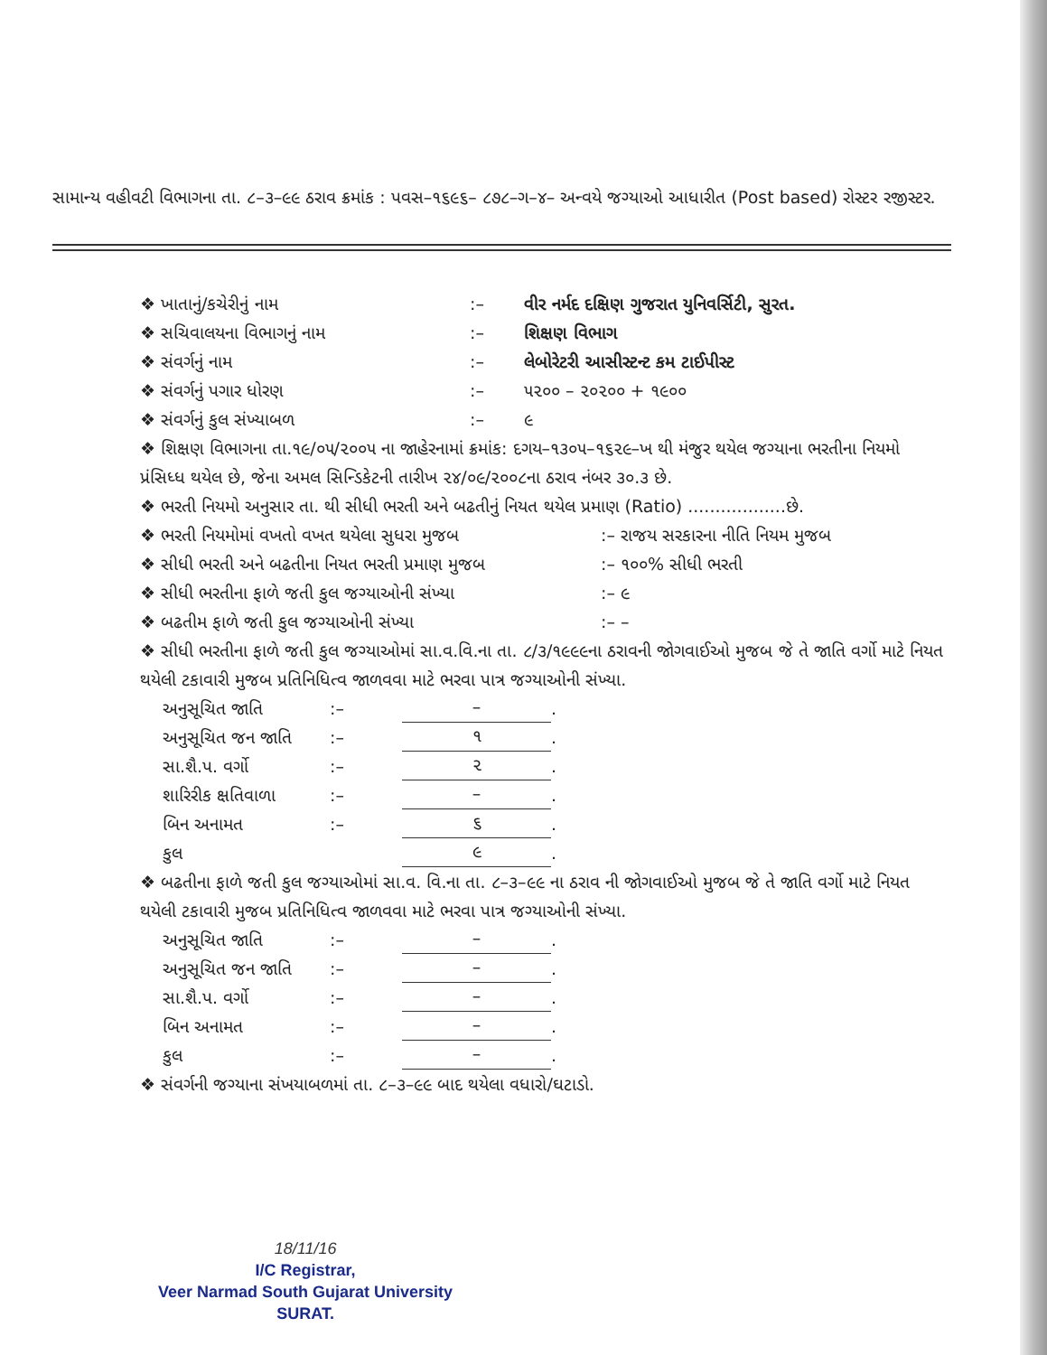સામાન્ય વહીવટી વિભાગના તા. ૮–૩–૯૯ ઠરાવ ક્રમાંક : પવસ–૧૬૯૬– ૮૭૮–ગ–૪– અન્વયે જગ્યાઓ આધારીત (Post based) રોસ્ટર રજીસ્ટર.
❖ ખાતાનું/કચેરીનું નામ:– વીર નર્મદ દક્ષિણ ગુજરાત યુનિવર્સિટી, સુરત.
❖ સચિવાલયના વિભાગનું નામ:– શિક્ષણ વિભાગ
❖ સંવર્ગનું નામ:– લેબોરેટરી આસીસ્ટન્ટ કમ ટાઈપીસ્ટ
❖ સંવર્ગનું પગાર ધોરણ:– ૫૨૦૦ – ૨૦૨૦૦ + ૧૯૦૦
❖ સંવર્ગનું કુલ સંખ્યાબળ:– ૯
❖ શિક્ષણ વિભાગના તા.૧૯/૦૫/૨૦૦૫ ના જાહેરનામાં ક્રમાંક: દગય–૧૩૦૫–૧૬૨૯–ખ થી મંજુર થયેલ જગ્યાના ભરતીના નિયમો પ્રંસિધ્ધ થયેલ છે, જેના અમલ સિન્ડિકેટની તારીખ ૨૪/૦૯/૨૦૦૮ના ઠરાવ નંબર ૩૦.૩ છે.
❖ ભરતી નિયમો અનુસાર તા. થી સીધી ભરતી અને બઢતીનું નિયત થયેલ પ્રમાણ (Ratio) ..................છે.
❖ ભરતી નિયમોમાં વખતો વખત થયેલા સુધરા મુજબ:– રાજય સરકારના નીતિ નિયમ મુજબ
❖ સીધી ભરતી અને બઢતીના નિયત ભરતી પ્રમાણ મુજબ:– ૧૦૦% સીધી ભરતી
❖ સીધી ભરતીના ફાળે જતી કુલ જગ્યાઓની સંખ્યા:– ૯
❖ બઢતીમ ફાળે જતી કુલ જગ્યાઓની સંખ્યા:– –
❖ સીધી ભરતીના ફાળે જતી કુલ જગ્યાઓમાં સા.વ.વિ.ના તા. ૮/૩/૧૯૯૯ના ઠરાવની જોગવાઈઓ મુજબ જે તે જાતિ વર્ગો માટે નિયત થયેલી ટકાવારી મુજબ પ્રતિનિધિત્વ જાળવવા માટે ભરવા પાત્ર જગ્યાઓની સંખ્યા.
અનુસૂચિત જાતિ:– –.
અનુસૂચિત જન જાતિ:– ૧.
સા.શૈ.પ. વર્ગો:– ૨.
શારિરીક ક્ષતિવાળા:– –.
બિન અનામત:– ૬.
કુલ ૯.
❖ બઢતીના ફાળે જતી કુલ જગ્યાઓમાં સા.વ. વિ.ના તા. ૮–૩–૯૯ ના ઠરાવ ની જોગવાઈઓ મુજબ જે તે જાતિ વર્ગો માટે નિયત થયેલી ટકાવારી મુજબ પ્રતિનિધિત્વ જાળવવા માટે ભરવા પાત્ર જગ્યાઓની સંખ્યા.
અનુસૂચિત જાતિ:– –.
અનુસૂચિત જન જાતિ:– –.
સા.શૈ.પ. વર્ગો:– –.
બિન અનામત:– –.
કુલ:– –.
❖ સંવર્ગની જગ્યાના સંખયાબળમાં તા. ૮–૩–૯૯ બાદ થયેલા વધારો/ઘટાડો.
18/11/16
I/C Registrar,
Veer Narmad South Gujarat University
SURAT.